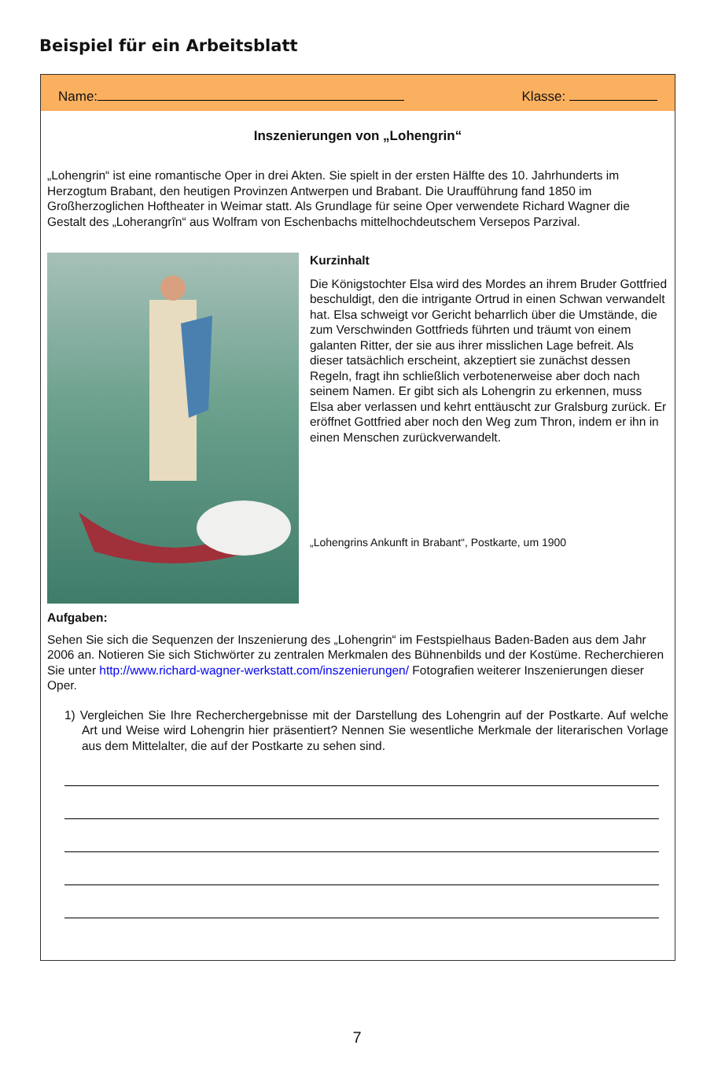Beispiel für ein Arbeitsblatt
Name: Klasse:
Inszenierungen von „Lohengrin“
„Lohengrin“ ist eine romantische Oper in drei Akten. Sie spielt in der ersten Hälfte des 10. Jahrhunderts im Herzogtum Brabant, den heutigen Provinzen Antwerpen und Brabant. Die Uraufführung fand 1850 im Großherzoglichen Hoftheater in Weimar statt. Als Grundlage für seine Oper verwendete Richard Wagner die Gestalt des „Loherangrîn“ aus Wolfram von Eschenbachs mittelhochdeutschem Versepos Parzival.
Kurzinhalt
Die Königstochter Elsa wird des Mordes an ihrem Bruder Gottfried beschuldigt, den die intrigante Ortrud in einen Schwan verwandelt hat. Elsa schweigt vor Gericht beharrlich über die Umstände, die zum Verschwinden Gottfrieds führten und träumt von einem galanten Ritter, der sie aus ihrer misslichen Lage befreit. Als dieser tatsächlich erscheint, akzeptiert sie zunächst dessen Regeln, fragt ihn schließlich verbotenerweise aber doch nach seinem Namen. Er gibt sich als Lohengrin zu erkennen, muss Elsa aber verlassen und kehrt enttäuscht zur Gralsburg zurück. Er eröffnet Gottfried aber noch den Weg zum Thron, indem er ihn in einen Menschen zurückverwandelt.
„Lohengrins Ankunft in Brabant“, Postkarte, um 1900
Aufgaben:
Sehen Sie sich die Sequenzen der Inszenierung des „Lohengrin“ im Festspielhaus Baden-Baden aus dem Jahr 2006 an. Notieren Sie sich Stichwörter zu zentralen Merkmalen des Bühnenbilds und der Kostüme. Recherchieren Sie unter http://www.richard-wagner-werkstatt.com/inszenierungen/ Fotografien weiterer Inszenierungen dieser Oper.
1) Vergleichen Sie Ihre Recherchergebnisse mit der Darstellung des Lohengrin auf der Postkarte. Auf welche Art und Weise wird Lohengrin hier präsentiert? Nennen Sie wesentliche Merkmale der literarischen Vorlage aus dem Mittelalter, die auf der Postkarte zu sehen sind.
7